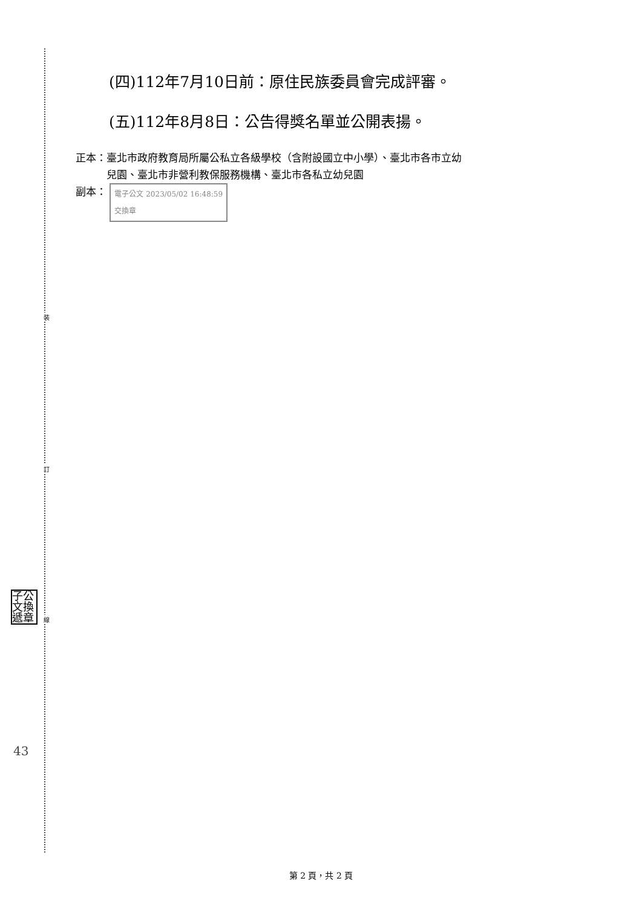裝
訂
線
子公 文換 遞章
43
(四)112年7月10日前：原住民族委員會完成評審。
(五)112年8月8日：公告得獎名單並公開表揚。
正本：臺北市政府教育局所屬公私立各級學校（含附設國立中小學）、臺北市各市立幼
   兒園、臺北市非營利教保服務機構、臺北市各私立幼兒園
副本： 電子公文 2023/05/02 16:48:59
交換章
第 2 頁，共 2 頁